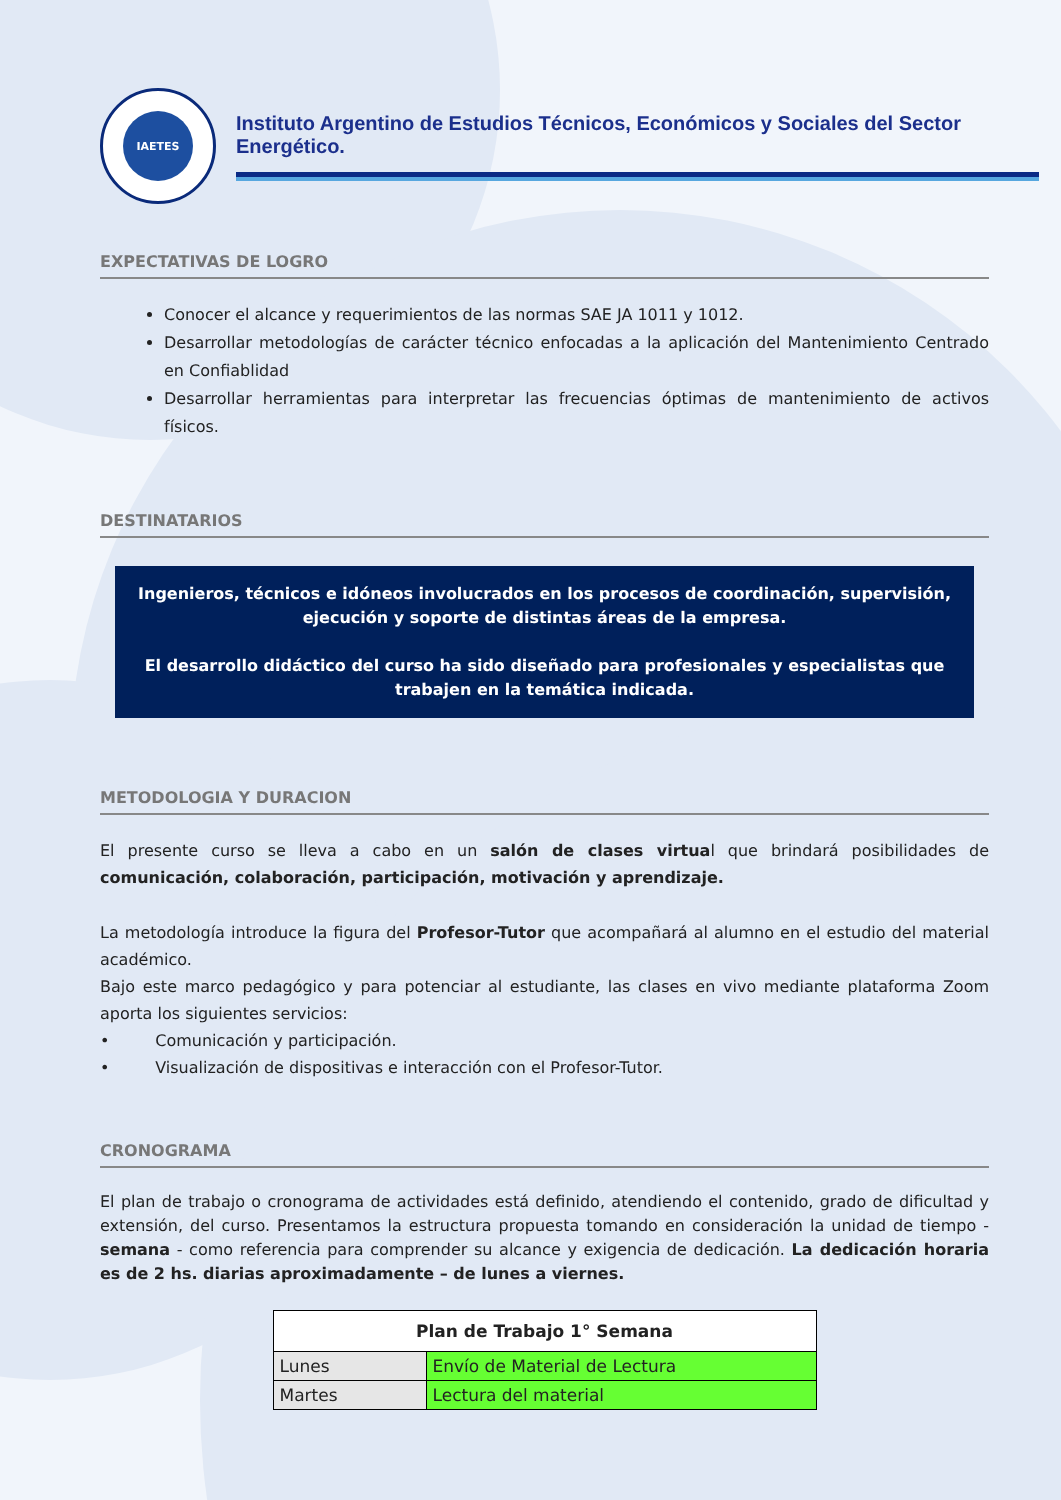IAETES
Instituto Argentino de Estudios Técnicos, Económicos y Sociales del Sector Energético.
EXPECTATIVAS DE LOGRO
Conocer el alcance y requerimientos de las normas SAE JA 1011 y 1012.
Desarrollar metodologías de carácter técnico enfocadas a la aplicación del Mantenimiento Centrado en Confiablidad
Desarrollar herramientas para interpretar las frecuencias óptimas de mantenimiento de activos físicos.
DESTINATARIOS
Ingenieros, técnicos e idóneos involucrados en los procesos de coordinación, supervisión, ejecución y soporte de distintas áreas de la empresa.
El desarrollo didáctico del curso ha sido diseñado para profesionales y especialistas que trabajen en la temática indicada.
METODOLOGIA Y DURACION
El presente curso se lleva a cabo en un salón de clases virtual que brindará posibilidades de comunicación, colaboración, participación, motivación y aprendizaje.
La metodología introduce la figura del Profesor-Tutor que acompañará al alumno en el estudio del material académico.
Bajo este marco pedagógico y para potenciar al estudiante, las clases en vivo mediante plataforma Zoom aporta los siguientes servicios:
• Comunicación y participación.
• Visualización de dispositivas e interacción con el Profesor-Tutor.
CRONOGRAMA
El plan de trabajo o cronograma de actividades está definido, atendiendo el contenido, grado de dificultad y extensión, del curso. Presentamos la estructura propuesta tomando en consideración la unidad de tiempo - semana - como referencia para comprender su alcance y exigencia de dedicación. La dedicación horaria es de 2 hs. diarias aproximadamente – de lunes a viernes.
| Plan de Trabajo 1° Semana | |
| --- | --- |
| Lunes | Envío de Material de Lectura |
| Martes | Lectura del material |